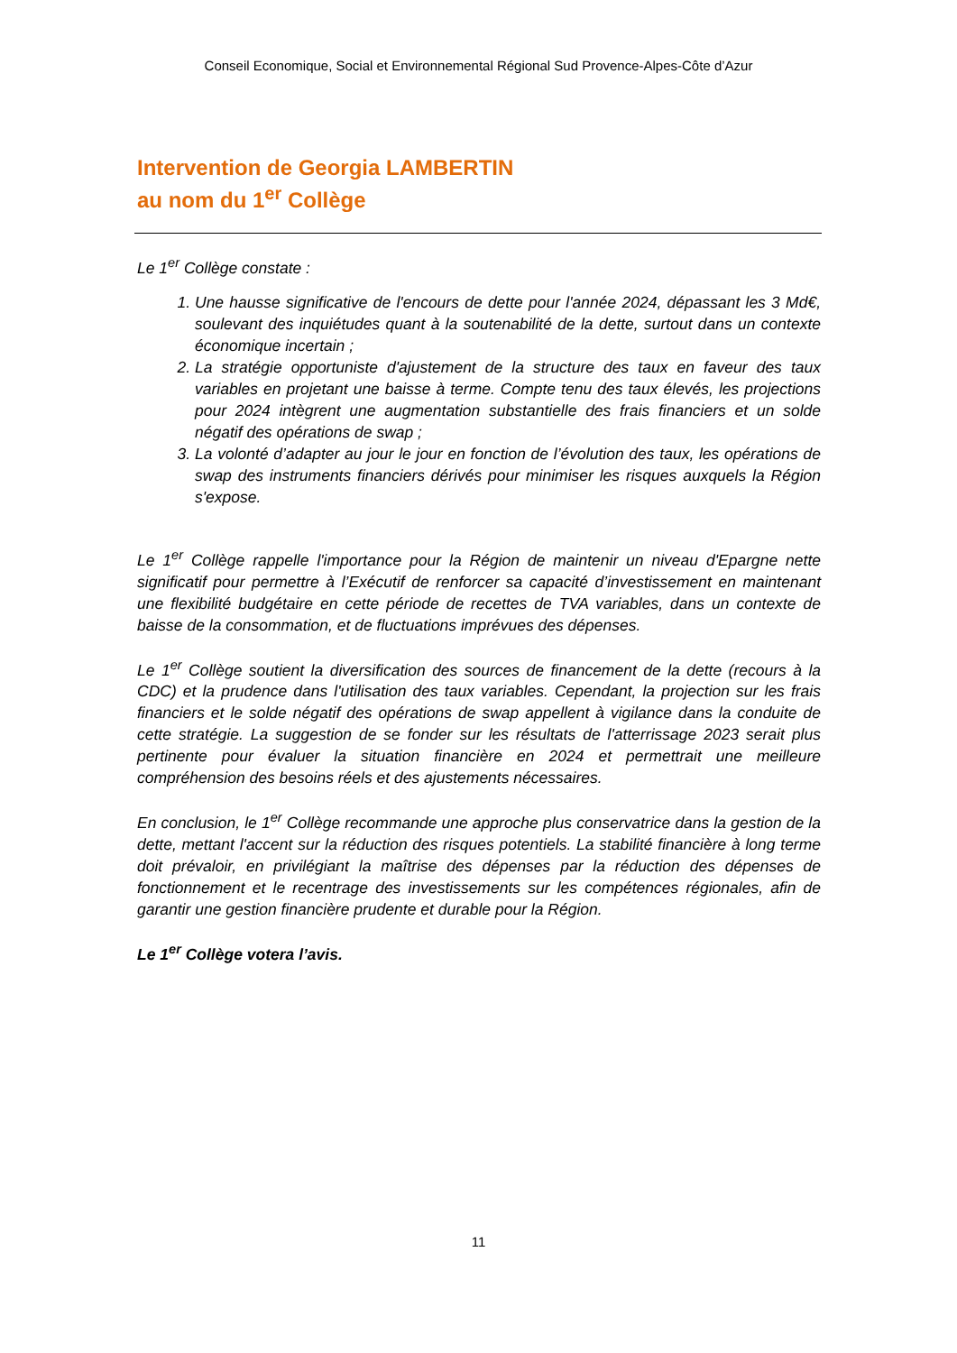Conseil Economique, Social et Environnemental Régional Sud Provence-Alpes-Côte d’Azur
Intervention de Georgia LAMBERTIN
au nom du 1<sup>er</sup> Collège
Le 1<sup>er</sup> Collège constate :
1. Une hausse significative de l'encours de dette pour l'année 2024, dépassant les 3 Md€, soulevant des inquiétudes quant à la soutenabilité de la dette, surtout dans un contexte économique incertain ;
2. La stratégie opportuniste d'ajustement de la structure des taux en faveur des taux variables en projetant une baisse à terme. Compte tenu des taux élevés, les projections pour 2024 intègrent une augmentation substantielle des frais financiers et un solde négatif des opérations de swap ;
3. La volonté d’adapter au jour le jour en fonction de l’évolution des taux, les opérations de swap des instruments financiers dérivés pour minimiser les risques auxquels la Région s'expose.
Le 1<sup>er</sup> Collège rappelle l'importance pour la Région de maintenir un niveau d'Epargne nette significatif pour permettre à l’Exécutif de renforcer sa capacité d’investissement en maintenant une flexibilité budgétaire en cette période de recettes de TVA variables, dans un contexte de baisse de la consommation, et de fluctuations imprévues des dépenses.
Le 1<sup>er</sup> Collège soutient la diversification des sources de financement de la dette (recours à la CDC) et la prudence dans l'utilisation des taux variables. Cependant, la projection sur les frais financiers et le solde négatif des opérations de swap appellent à vigilance dans la conduite de cette stratégie. La suggestion de se fonder sur les résultats de l'atterrissage 2023 serait plus pertinente pour évaluer la situation financière en 2024 et permettrait une meilleure compréhension des besoins réels et des ajustements nécessaires.
En conclusion, le 1<sup>er</sup> Collège recommande une approche plus conservatrice dans la gestion de la dette, mettant l'accent sur la réduction des risques potentiels. La stabilité financière à long terme doit prévaloir, en privilégiant la maîtrise des dépenses par la réduction des dépenses de fonctionnement et le recentrage des investissements sur les compétences régionales, afin de garantir une gestion financière prudente et durable pour la Région.
Le 1<sup>er</sup> Collège votera l’avis.
11